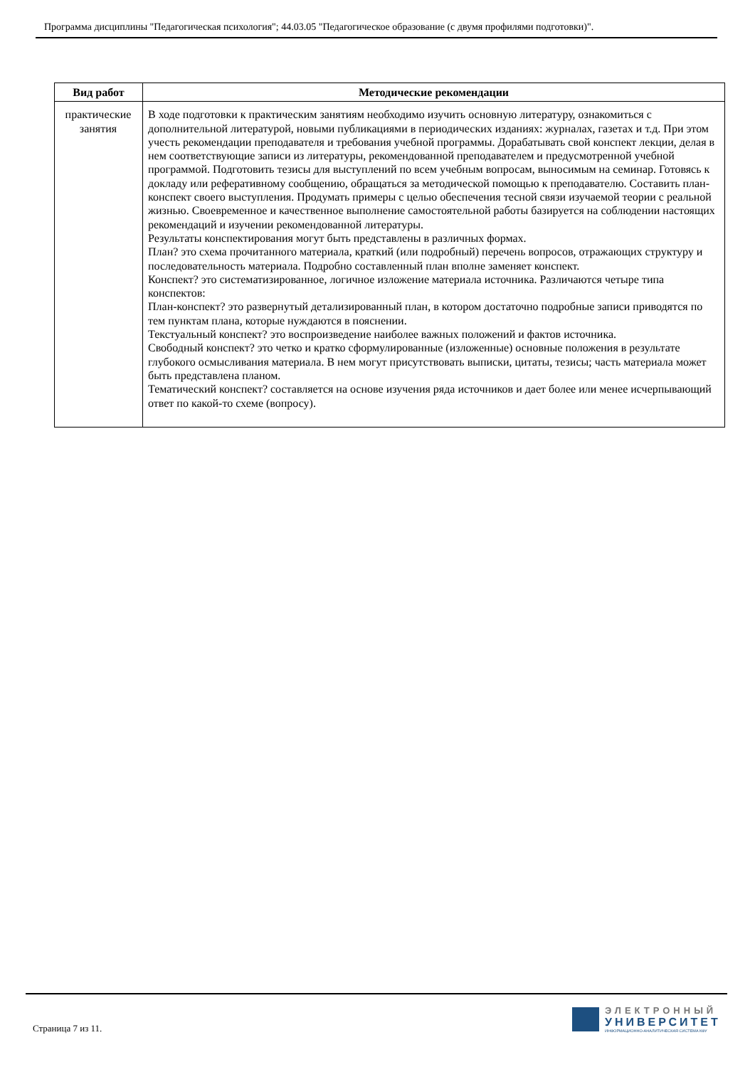Программа дисциплины "Педагогическая психология"; 44.03.05 "Педагогическое образование (с двумя профилями подготовки)".
| Вид работ | Методические рекомендации |
| --- | --- |
| практические занятия | В ходе подготовки к практическим занятиям необходимо изучить основную литературу, ознакомиться с дополнительной литературой, новыми публикациями в периодических изданиях: журналах, газетах и т.д. При этом учесть рекомендации преподавателя и требования учебной программы. Дорабатывать свой конспект лекции, делая в нем соответствующие записи из литературы, рекомендованной преподавателем и предусмотренной учебной программой. Подготовить тезисы для выступлений по всем учебным вопросам, выносимым на семинар. Готовясь к докладу или реферативному сообщению, обращаться за методической помощью к преподавателю. Составить план-конспект своего выступления. Продумать примеры с целью обеспечения тесной связи изучаемой теории с реальной жизнью. Своевременное и качественное выполнение самостоятельной работы базируется на соблюдении настоящих рекомендаций и изучении рекомендованной литературы. Результаты конспектирования могут быть представлены в различных формах. План? это схема прочитанного материала, краткий (или подробный) перечень вопросов, отражающих структуру и последовательность материала. Подробно составленный план вполне заменяет конспект. Конспект? это систематизированное, логичное изложение материала источника. Различаются четыре типа конспектов: План-конспект? это развернутый детализированный план, в котором достаточно подробные записи приводятся по тем пунктам плана, которые нуждаются в пояснении. Текстуальный конспект? это воспроизведение наиболее важных положений и фактов источника. Свободный конспект? это четко и кратко сформулированные (изложенные) основные положения в результате глубокого осмысливания материала. В нем могут присутствовать выписки, цитаты, тезисы; часть материала может быть представлена планом. Тематический конспект? составляется на основе изучения ряда источников и дает более или менее исчерпывающий ответ по какой-то схеме (вопросу). |
Страница 7 из 11.
ЭЛЕКТРОННЫЙ
УНИВЕРСИТЕТ
ИНФОРМАЦИОННО-АНАЛИТИЧЕСКАЯ СИСТЕМА КФУ